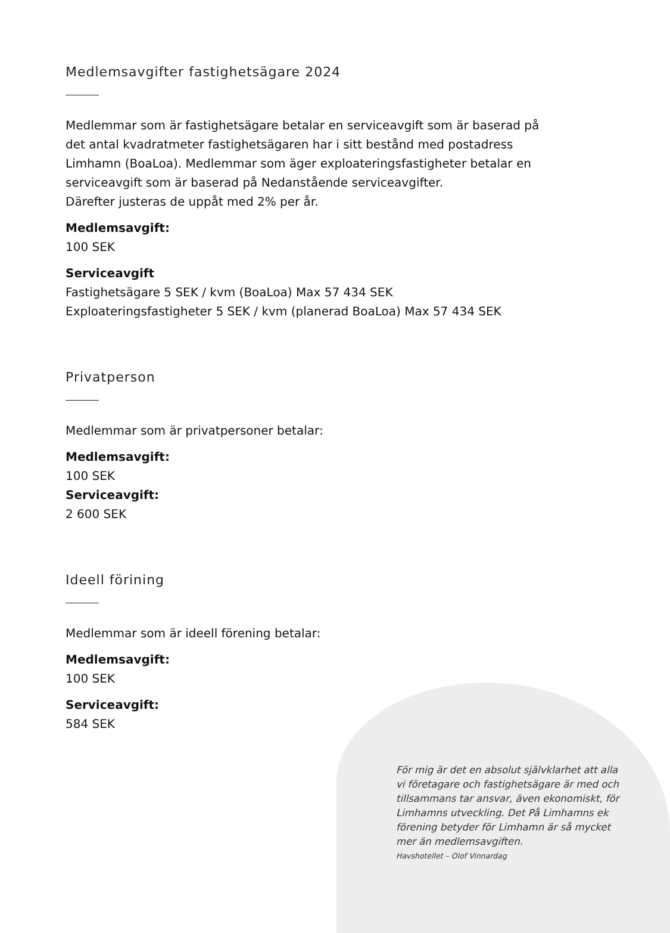Medlemsavgifter fastighetsägare 2024
Medlemmar som är fastighetsägare betalar en serviceavgift som är baserad på det antal kvadratmeter fastighetsägaren har i sitt bestånd med postadress Limhamn (BoaLoa). Medlemmar som äger exploateringsfastigheter betalar en serviceavgift som är baserad på Nedanstående serviceavgifter.
Därefter justeras de uppåt med 2% per år.
Medlemsavgift:
100 SEK
Serviceavgift
Fastighetsägare 5 SEK / kvm (BoaLoa) Max 57 434 SEK
Exploateringsfastigheter 5 SEK / kvm (planerad BoaLoa) Max 57 434 SEK
Privatperson
Medlemmar som är privatpersoner betalar:
Medlemsavgift:
100 SEK
Serviceavgift:
2 600 SEK
Ideell förining
Medlemmar som är ideell förening betalar:
Medlemsavgift:
100 SEK
Serviceavgift:
584 SEK
För mig är det en absolut självklarhet att alla vi företagare och fastighetsägare är med och tillsammans tar ansvar, även ekonomiskt, för Limhamns utveckling. Det På Limhamns ek förening betyder för Limhamn är så mycket mer än medlemsavgiften.
Havshotellet – Olof Vinnardag